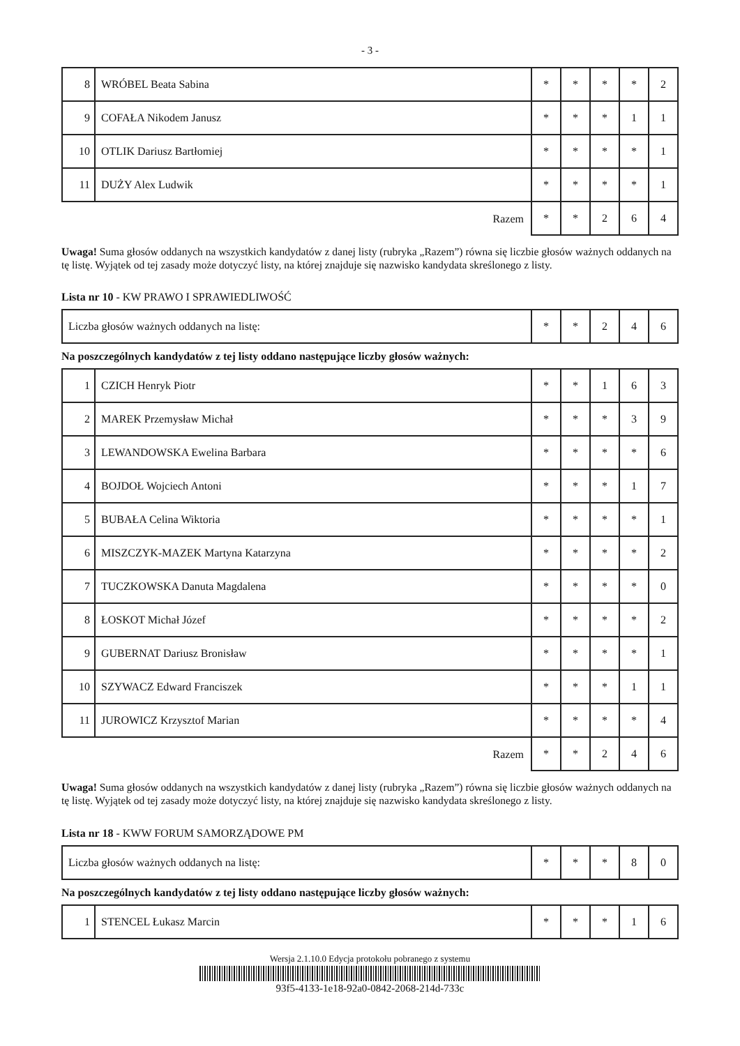- 3 -
| 8 | WRÓBEL Beata Sabina | * | * | * | * | 2 |
| 9 | COFAŁA Nikodem Janusz | * | * | * | 1 | 1 |
| 10 | OTLIK Dariusz Bartłomiej | * | * | * | * | 1 |
| 11 | DUŻY Alex Ludwik | * | * | * | * | 1 |
| Razem | | * | * | 2 | 6 | 4 |
Uwaga! Suma głosów oddanych na wszystkich kandydatów z danej listy (rubryka „Razem”) równa się liczbie głosów ważnych oddanych na tę listę. Wyjątek od tej zasady może dotyczyć listy, na której znajduje się nazwisko kandydata skreślonego z listy.
Lista nr 10 - KW PRAWO I SPRAWIEDLIWOŚĆ
| Liczba głosów ważnych oddanych na listę: | * | * | 2 | 4 | 6 |
Na poszczególnych kandydatów z tej listy oddano następujące liczby głosów ważnych:
| 1 | CZICH Henryk Piotr | * | * | 1 | 6 | 3 |
| 2 | MAREK Przemysław Michał | * | * | * | 3 | 9 |
| 3 | LEWANDOWSKA Ewelina Barbara | * | * | * | * | 6 |
| 4 | BOJDOŁ Wojciech Antoni | * | * | * | 1 | 7 |
| 5 | BUBAŁA Celina Wiktoria | * | * | * | * | 1 |
| 6 | MISZCZYK-MAZEK Martyna Katarzyna | * | * | * | * | 2 |
| 7 | TUCZKOWSKA Danuta Magdalena | * | * | * | * | 0 |
| 8 | ŁOSKOT Michał Józef | * | * | * | * | 2 |
| 9 | GUBERNAT Dariusz Bronisław | * | * | * | * | 1 |
| 10 | SZYWACZ Edward Franciszek | * | * | * | 1 | 1 |
| 11 | JUROWICZ Krzysztof Marian | * | * | * | * | 4 |
| Razem | | * | * | 2 | 4 | 6 |
Uwaga! Suma głosów oddanych na wszystkich kandydatów z danej listy (rubryka „Razem”) równa się liczbie głosów ważnych oddanych na tę listę. Wyjątek od tej zasady może dotyczyć listy, na której znajduje się nazwisko kandydata skreślonego z listy.
Lista nr 18 - KWW FORUM SAMORZĄDOWE PM
| Liczba głosów ważnych oddanych na listę: | * | * | * | 8 | 0 |
Na poszczególnych kandydatów z tej listy oddano następujące liczby głosów ważnych:
| 1 | STENCEL Łukasz Marcin | * | * | * | 1 | 6 |
Wersja 2.1.10.0 Edycja protokołu pobranego z systemu
93f5-4133-1e18-92a0-0842-2068-214d-733c